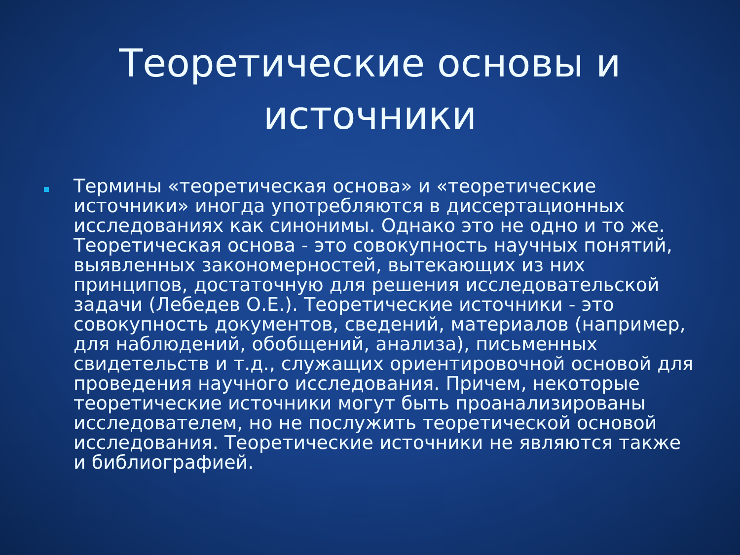Теоретические основы и источники
Термины «теоретическая основа» и «теоретические источники» иногда употребляются в диссертационных исследованиях как синонимы. Однако это не одно и то же. Теоретическая основа - это совокупность научных понятий, выявленных закономерностей, вытекающих из них принципов, достаточную для решения исследовательской задачи (Лебедев О.Е.). Теоретические источники - это совокупность документов, сведений, материалов (например, для наблюдений, обобщений, анализа), письменных свидетельств и т.д., служащих ориентировочной основой для проведения научного исследования. Причем, некоторые теоретические источники могут быть проанализированы исследователем, но не послужить теоретической основой исследования. Теоретические источники не являются также и библиографией.